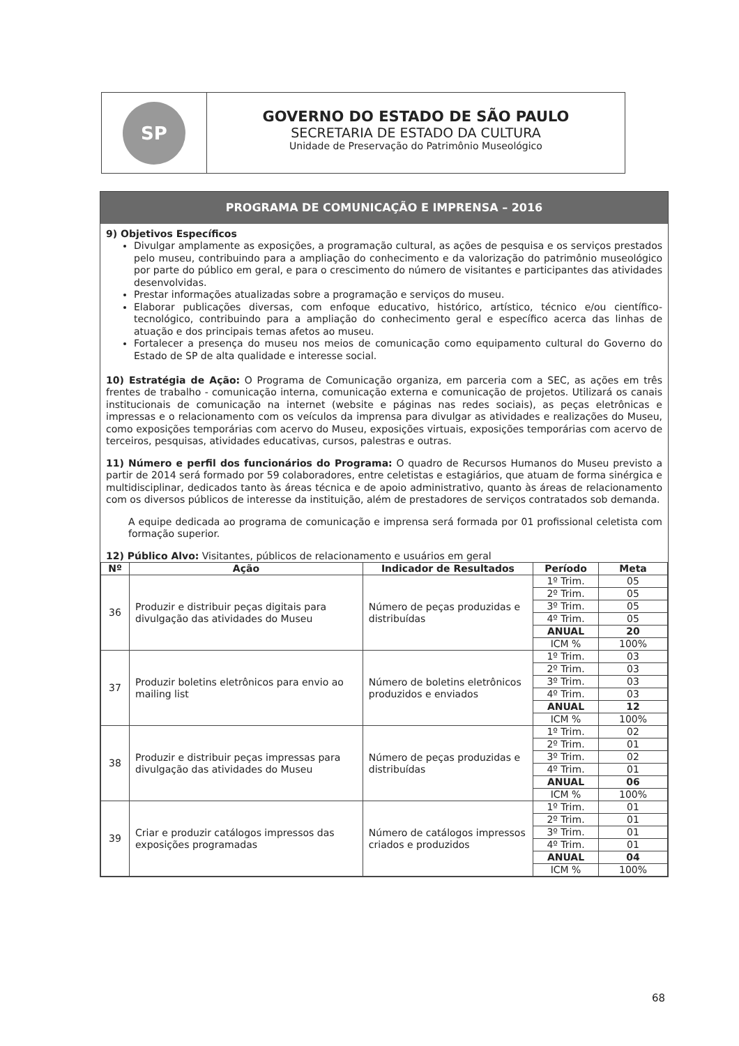SP
GOVERNO DO ESTADO DE SÃO PAULO
SECRETARIA DE ESTADO DA CULTURA
Unidade de Preservação do Patrimônio Museológico
PROGRAMA DE COMUNICAÇÃO E IMPRENSA – 2016
9) Objetivos Específicos
Divulgar amplamente as exposições, a programação cultural, as ações de pesquisa e os serviços prestados pelo museu, contribuindo para a ampliação do conhecimento e da valorização do patrimônio museológico por parte do público em geral, e para o crescimento do número de visitantes e participantes das atividades desenvolvidas.
Prestar informações atualizadas sobre a programação e serviços do museu.
Elaborar publicações diversas, com enfoque educativo, histórico, artístico, técnico e/ou científico-tecnológico, contribuindo para a ampliação do conhecimento geral e específico acerca das linhas de atuação e dos principais temas afetos ao museu.
Fortalecer a presença do museu nos meios de comunicação como equipamento cultural do Governo do Estado de SP de alta qualidade e interesse social.
10) Estratégia de Ação: O Programa de Comunicação organiza, em parceria com a SEC, as ações em três frentes de trabalho - comunicação interna, comunicação externa e comunicação de projetos. Utilizará os canais institucionais de comunicação na internet (website e páginas nas redes sociais), as peças eletrônicas e impressas e o relacionamento com os veículos da imprensa para divulgar as atividades e realizações do Museu, como exposições temporárias com acervo do Museu, exposições virtuais, exposições temporárias com acervo de terceiros, pesquisas, atividades educativas, cursos, palestras e outras.
11) Número e perfil dos funcionários do Programa: O quadro de Recursos Humanos do Museu previsto a partir de 2014 será formado por 59 colaboradores, entre celetistas e estagiários, que atuam de forma sinérgica e multidisciplinar, dedicados tanto às áreas técnica e de apoio administrativo, quanto às áreas de relacionamento com os diversos públicos de interesse da instituição, além de prestadores de serviços contratados sob demanda.
A equipe dedicada ao programa de comunicação e imprensa será formada por 01 profissional celetista com formação superior.
12) Público Alvo: Visitantes, públicos de relacionamento e usuários em geral
| Nº | Ação | Indicador de Resultados | Período | Meta |
| --- | --- | --- | --- | --- |
| 36 | Produzir e distribuir peças digitais para divulgação das atividades do Museu | Número de peças produzidas e distribuídas | 1º Trim. | 05 |
| | | | 2º Trim. | 05 |
| | | | 3º Trim. | 05 |
| | | | 4º Trim. | 05 |
| | | | ANUAL | 20 |
| | | | ICM % | 100% |
| 37 | Produzir boletins eletrônicos para envio ao mailing list | Número de boletins eletrônicos produzidos e enviados | 1º Trim. | 03 |
| | | | 2º Trim. | 03 |
| | | | 3º Trim. | 03 |
| | | | 4º Trim. | 03 |
| | | | ANUAL | 12 |
| | | | ICM % | 100% |
| 38 | Produzir e distribuir peças impressas para divulgação das atividades do Museu | Número de peças produzidas e distribuídas | 1º Trim. | 02 |
| | | | 2º Trim. | 01 |
| | | | 3º Trim. | 02 |
| | | | 4º Trim. | 01 |
| | | | ANUAL | 06 |
| | | | ICM % | 100% |
| 39 | Criar e produzir catálogos impressos das exposições programadas | Número de catálogos impressos criados e produzidos | 1º Trim. | 01 |
| | | | 2º Trim. | 01 |
| | | | 3º Trim. | 01 |
| | | | 4º Trim. | 01 |
| | | | ANUAL | 04 |
| | | | ICM % | 100% |
68